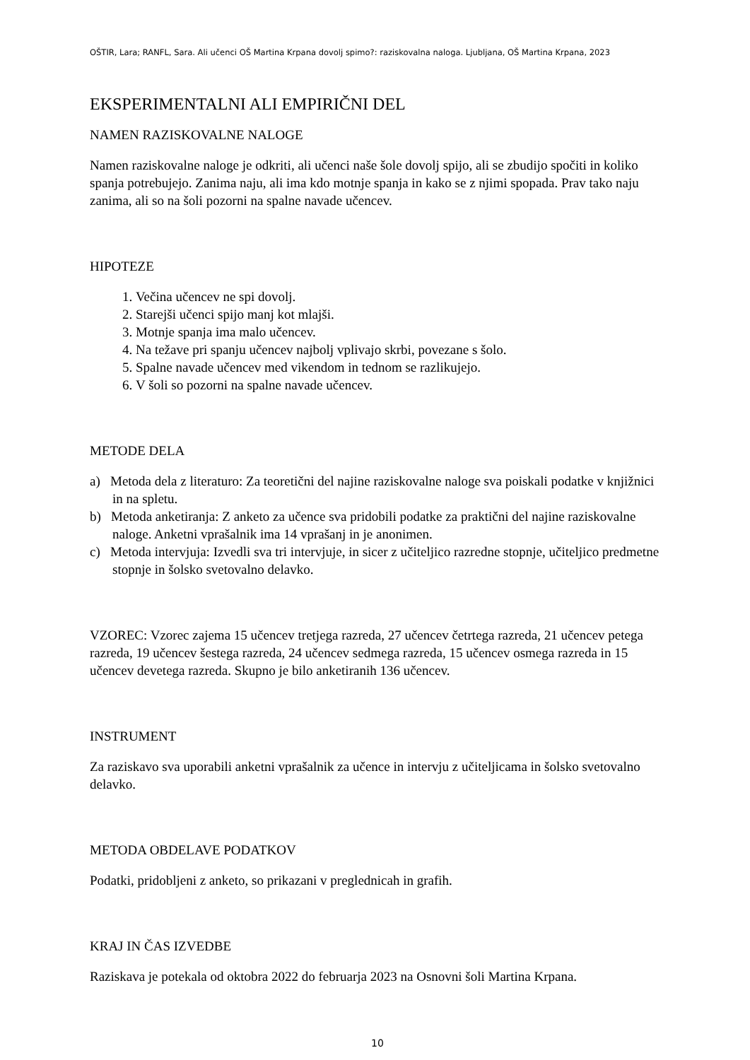OŠTIR, Lara; RANFL, Sara. Ali učenci OŠ Martina Krpana dovolj spimo?: raziskovalna naloga. Ljubljana, OŠ Martina Krpana, 2023
EKSPERIMENTALNI ALI EMPIRIČNI DEL
NAMEN RAZISKOVALNE NALOGE
Namen raziskovalne naloge je odkriti, ali učenci naše šole dovolj spijo, ali se zbudijo spočiti in koliko spanja potrebujejo. Zanima naju, ali ima kdo motnje spanja in kako se z njimi spopada. Prav tako naju zanima, ali so na šoli pozorni na spalne navade učencev.
HIPOTEZE
1. Večina učencev ne spi dovolj.
2. Starejši učenci spijo manj kot mlajši.
3. Motnje spanja ima malo učencev.
4. Na težave pri spanju učencev najbolj vplivajo skrbi, povezane s šolo.
5. Spalne navade učencev med vikendom in tednom se razlikujejo.
6. V šoli so pozorni na spalne navade učencev.
METODE DELA
a) Metoda dela z literaturo: Za teoretični del najine raziskovalne naloge sva poiskali podatke v knjižnici in na spletu.
b) Metoda anketiranja: Z anketo za učence sva pridobili podatke za praktični del najine raziskovalne naloge. Anketni vprašalnik ima 14 vprašanj in je anonimen.
c) Metoda intervjuja: Izvedli sva tri intervjuje, in sicer z učiteljico razredne stopnje, učiteljico predmetne stopnje in šolsko svetovalno delavko.
VZOREC: Vzorec zajema 15 učencev tretjega razreda, 27 učencev četrtega razreda, 21 učencev petega razreda, 19 učencev šestega razreda, 24 učencev sedmega razreda, 15 učencev osmega razreda in 15 učencev devetega razreda. Skupno je bilo anketiranih 136 učencev.
INSTRUMENT
Za raziskavo sva uporabili anketni vprašalnik za učence in intervju z učiteljicama in šolsko svetovalno delavko.
METODA OBDELAVE PODATKOV
Podatki, pridobljeni z anketo, so prikazani v preglednicah in grafih.
KRAJ IN ČAS IZVEDBE
Raziskava je potekala od oktobra 2022 do februarja 2023 na Osnovni šoli Martina Krpana.
10